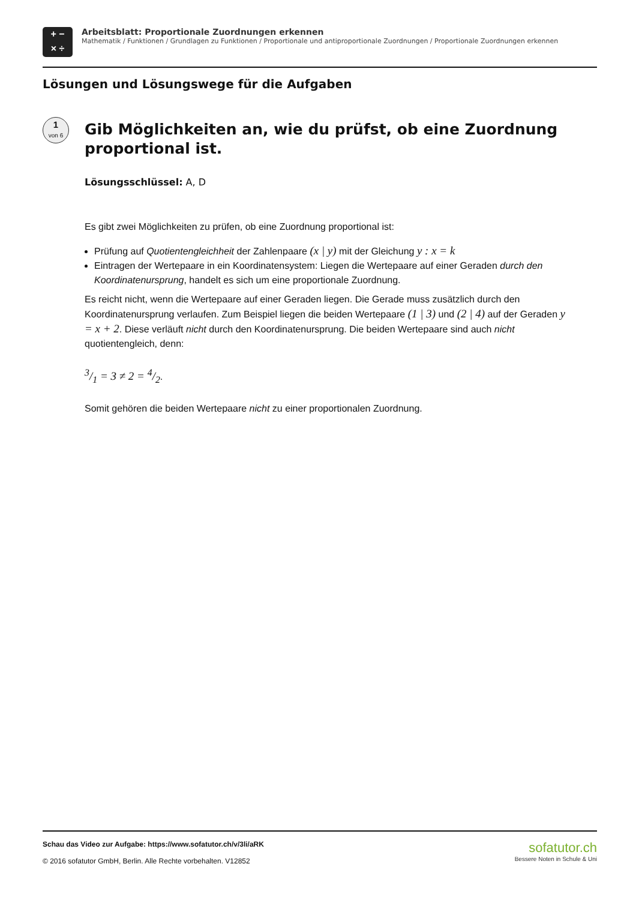+ −
× ÷
Arbeitsblatt: Proportionale Zuordnungen erkennen
Mathematik / Funktionen / Grundlagen zu Funktionen / Proportionale und antiproportionale Zuordnungen / Proportionale Zuordnungen erkennen
Lösungen und Lösungswege für die Aufgaben
1
von 6
Gib Möglichkeiten an, wie du prüfst, ob eine Zuordnung proportional ist.
Lösungsschlüssel: A, D
Es gibt zwei Möglichkeiten zu prüfen, ob eine Zuordnung proportional ist:
Prüfung auf Quotientengleichheit der Zahlenpaare (x | y) mit der Gleichung y : x = k
Eintragen der Wertepaare in ein Koordinatensystem: Liegen die Wertepaare auf einer Geraden durch den Koordinatenursprung, handelt es sich um eine proportionale Zuordnung.
Es reicht nicht, wenn die Wertepaare auf einer Geraden liegen. Die Gerade muss zusätzlich durch den Koordinatenursprung verlaufen. Zum Beispiel liegen die beiden Wertepaare (1 | 3) und (2 | 4) auf der Geraden y = x + 2. Diese verläuft nicht durch den Koordinatenursprung. Die beiden Wertepaare sind auch nicht quotientengleich, denn:
3/1 = 3 ≠ 2 = 4/2.
Somit gehören die beiden Wertepaare nicht zu einer proportionalen Zuordnung.
Schau das Video zur Aufgabe: https://www.sofatutor.ch/v/3li/aRK
© 2016 sofatutor GmbH, Berlin. Alle Rechte vorbehalten. V12852
sofatutor.ch
Bessere Noten in Schule & Uni